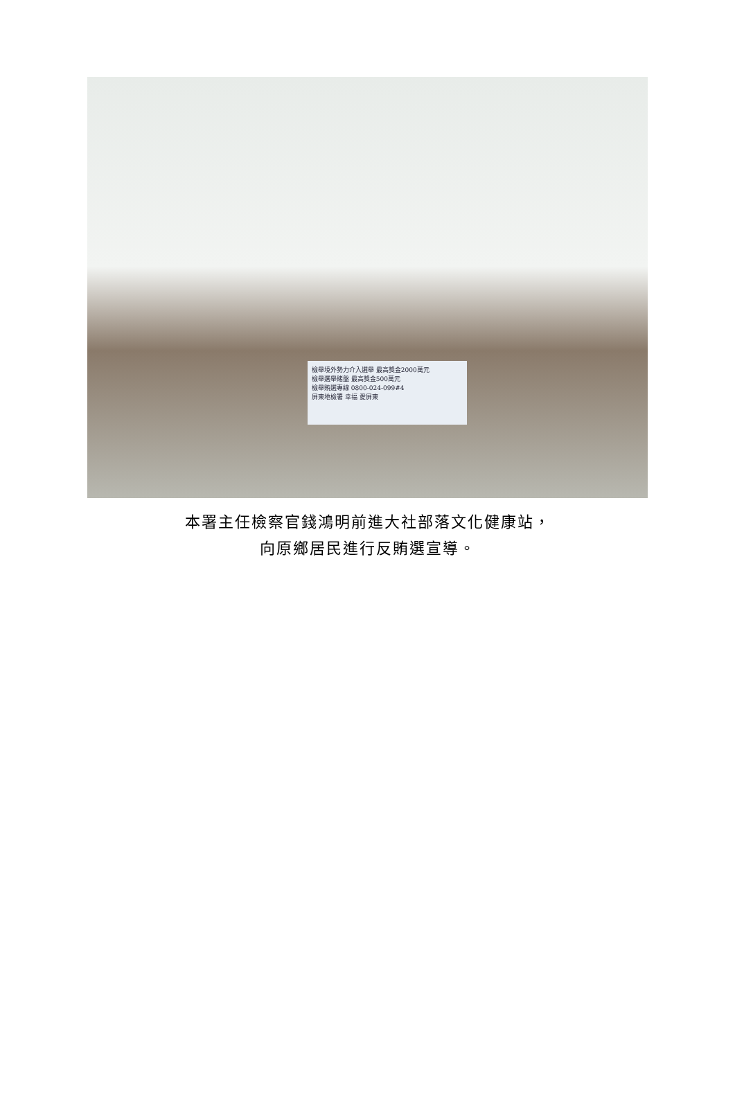檢舉境外勢力介入選舉 最高獎金2000萬元
檢舉選舉賭盤 最高獎金500萬元
檢舉賄選專線 0800-024-099#4
屏東地檢署 幸福 愛屏東
本署主任檢察官錢鴻明前進大社部落文化健康站，
向原鄉居民進行反賄選宣導。